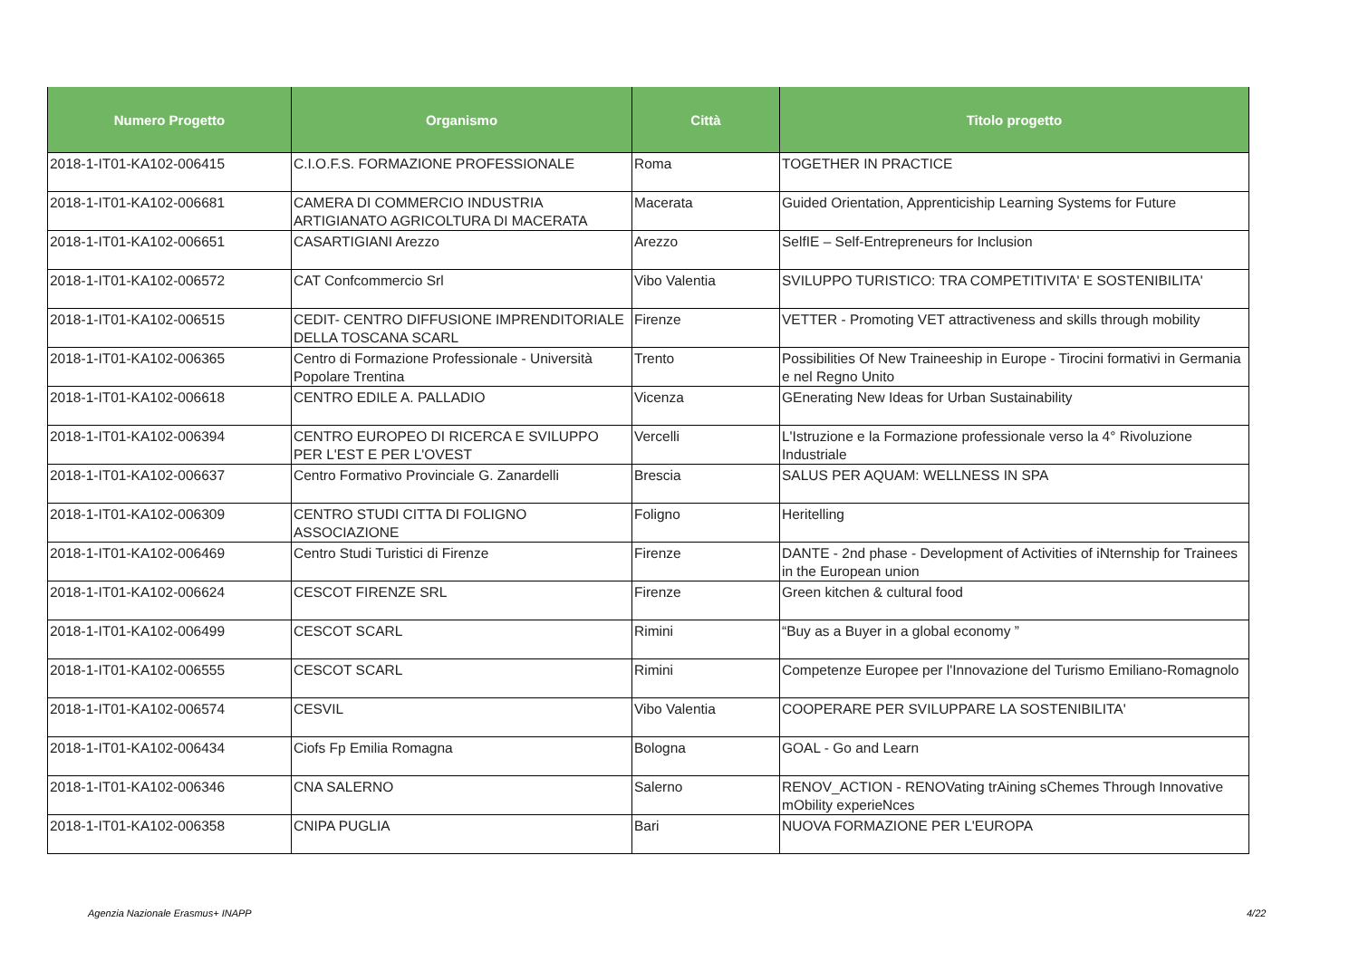| Numero Progetto | Organismo | Città | Titolo progetto |
| --- | --- | --- | --- |
| 2018-1-IT01-KA102-006415 | C.I.O.F.S. FORMAZIONE PROFESSIONALE | Roma | TOGETHER IN PRACTICE |
| 2018-1-IT01-KA102-006681 | CAMERA DI COMMERCIO INDUSTRIA ARTIGIANATO AGRICOLTURA DI MACERATA | Macerata | Guided Orientation, Apprenticiship Learning Systems for Future |
| 2018-1-IT01-KA102-006651 | CASARTIGIANI Arezzo | Arezzo | SelfIE – Self-Entrepreneurs for Inclusion |
| 2018-1-IT01-KA102-006572 | CAT Confcommercio Srl | Vibo Valentia | SVILUPPO TURISTICO: TRA COMPETITIVITA' E SOSTENIBILITA' |
| 2018-1-IT01-KA102-006515 | CEDIT- CENTRO DIFFUSIONE IMPRENDITORIALE DELLA TOSCANA SCARL | Firenze | VETTER - Promoting VET attractiveness and skills through mobility |
| 2018-1-IT01-KA102-006365 | Centro di Formazione Professionale - Università Popolare Trentina | Trento | Possibilities Of New Traineeship in Europe - Tirocini formativi in Germania e nel Regno Unito |
| 2018-1-IT01-KA102-006618 | CENTRO EDILE A. PALLADIO | Vicenza | GEnerating New Ideas for Urban Sustainability |
| 2018-1-IT01-KA102-006394 | CENTRO EUROPEO DI RICERCA E SVILUPPO PER L'EST E PER L'OVEST | Vercelli | L'Istruzione e la Formazione professionale verso la 4° Rivoluzione Industriale |
| 2018-1-IT01-KA102-006637 | Centro Formativo Provinciale G. Zanardelli | Brescia | SALUS PER AQUAM: WELLNESS IN SPA |
| 2018-1-IT01-KA102-006309 | CENTRO STUDI CITTA DI FOLIGNO ASSOCIAZIONE | Foligno | Heritelling |
| 2018-1-IT01-KA102-006469 | Centro Studi Turistici di Firenze | Firenze | DANTE - 2nd phase - Development of Activities of iNternship for Trainees in the European union |
| 2018-1-IT01-KA102-006624 | CESCOT FIRENZE SRL | Firenze | Green kitchen & cultural food |
| 2018-1-IT01-KA102-006499 | CESCOT SCARL | Rimini | “Buy as a Buyer in a global economy ” |
| 2018-1-IT01-KA102-006555 | CESCOT SCARL | Rimini | Competenze Europee per l'Innovazione del Turismo Emiliano-Romagnolo |
| 2018-1-IT01-KA102-006574 | CESVIL | Vibo Valentia | COOPERARE PER SVILUPPARE LA SOSTENIBILITA' |
| 2018-1-IT01-KA102-006434 | Ciofs Fp Emilia Romagna | Bologna | GOAL - Go and Learn |
| 2018-1-IT01-KA102-006346 | CNA SALERNO | Salerno | RENOV_ACTION - RENOVating trAining sChemes Through Innovative mObility experieNces |
| 2018-1-IT01-KA102-006358 | CNIPA PUGLIA | Bari | NUOVA FORMAZIONE PER L'EUROPA |
Agenzia Nazionale Erasmus+ INAPP
4/22